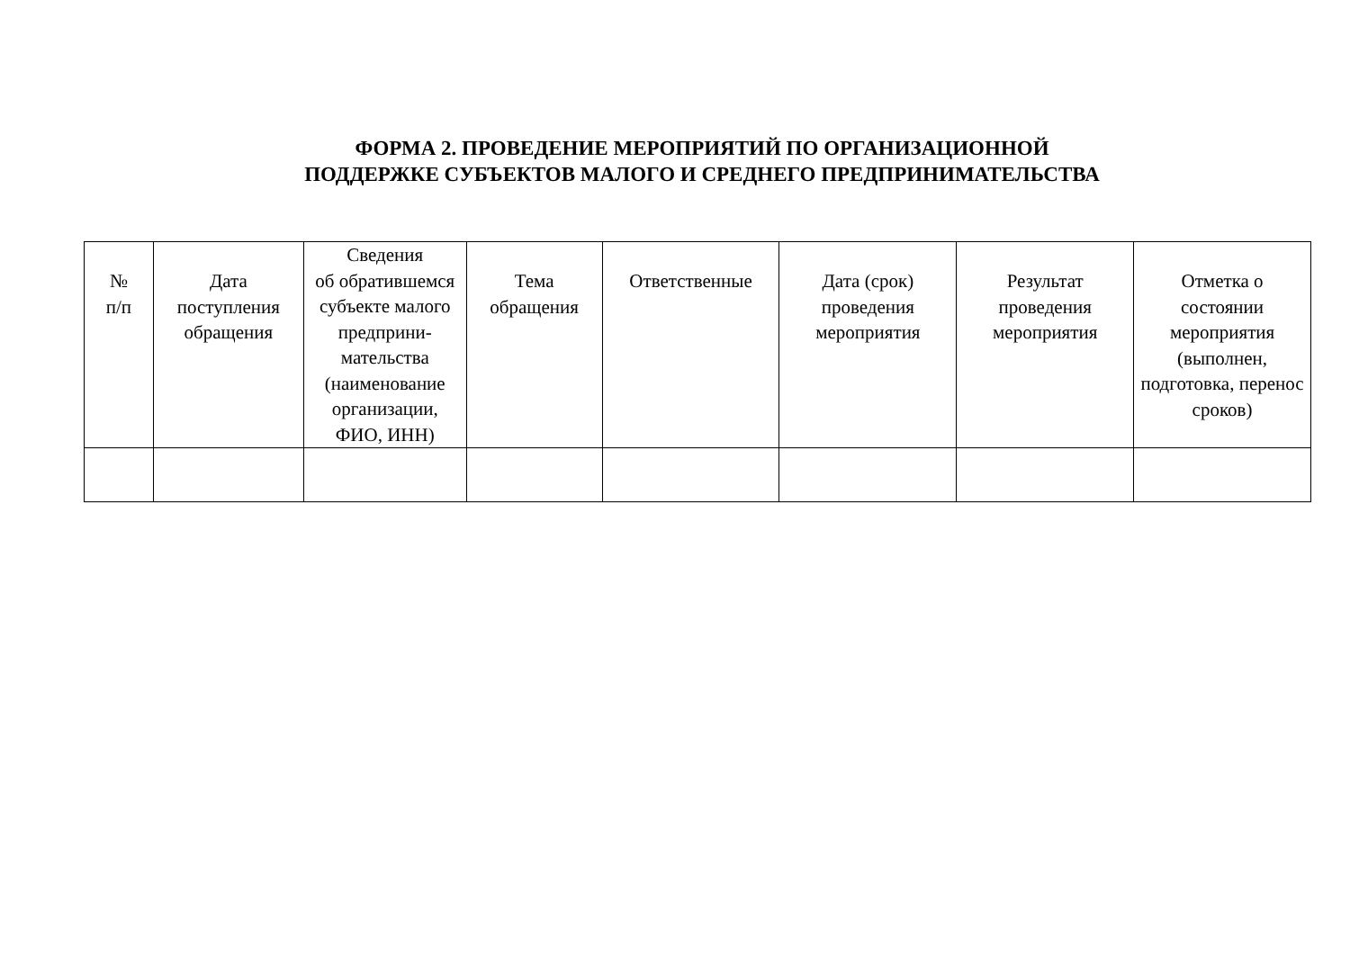ФОРМА 2. ПРОВЕДЕНИЕ МЕРОПРИЯТИЙ ПО ОРГАНИЗАЦИОННОЙ
ПОДДЕРЖКЕ СУБЪЕКТОВ МАЛОГО И СРЕДНЕГО ПРЕДПРИНИМАТЕЛЬСТВА
| № п/п | Дата поступления обращения | Сведения об обратившемся субъекте малого предприни-мательства (наименование организации, ФИО, ИНН) | Тема обращения | Ответственные | Дата (срок) проведения мероприятия | Результат проведения мероприятия | Отметка о состоянии мероприятия (выполнен, подготовка, перенос сроков) |
| --- | --- | --- | --- | --- | --- | --- | --- |